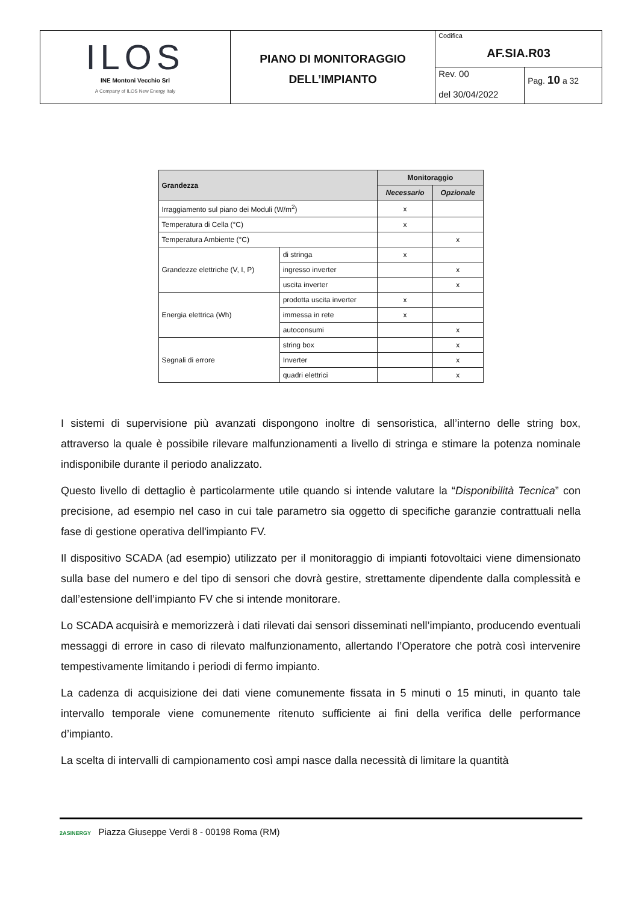| ILOS INE Montoni Vecchio Srl A Company of ILOS New Energy Italy | PIANO DI MONITORAGGIO DELL’IMPIANTO | Codifica AF.SIA.R03 | |
| | | Rev. 00 del 30/04/2022 | Pag. 10 a 32 |
| Grandezza | | Monitoraggio | |
| --- | --- | --- | --- |
| | | Necessario | Opzionale |
| Irraggiamento sul piano dei Moduli (W/m<sup>2</sup>) | | x | |
| Temperatura di Cella (°C) | | x | |
| Temperatura Ambiente (°C) | | | x |
| Grandezze elettriche (V, I, P) | di stringa | x | |
| | ingresso inverter | | x |
| | uscita inverter | | x |
| Energia elettrica (Wh) | prodotta uscita inverter | x | |
| | immessa in rete | x | |
| | autoconsumi | | x |
| Segnali di errore | string box | | x |
| | Inverter | | x |
| | quadri elettrici | | x |
I sistemi di supervisione più avanzati dispongono inoltre di sensoristica, all’interno delle string box, attraverso la quale è possibile rilevare malfunzionamenti a livello di stringa e stimare la potenza nominale indisponibile durante il periodo analizzato.
Questo livello di dettaglio è particolarmente utile quando si intende valutare la “Disponibilità Tecnica” con precisione, ad esempio nel caso in cui tale parametro sia oggetto di specifiche garanzie contrattuali nella fase di gestione operativa dell'impianto FV.
Il dispositivo SCADA (ad esempio) utilizzato per il monitoraggio di impianti fotovoltaici viene dimensionato sulla base del numero e del tipo di sensori che dovrà gestire, strettamente dipendente dalla complessità e dall’estensione dell’impianto FV che si intende monitorare.
Lo SCADA acquisirà e memorizzerà i dati rilevati dai sensori disseminati nell’impianto, producendo eventuali messaggi di errore in caso di rilevato malfunzionamento, allertando l’Operatore che potrà così intervenire tempestivamente limitando i periodi di fermo impianto.
La cadenza di acquisizione dei dati viene comunemente fissata in 5 minuti o 15 minuti, in quanto tale intervallo temporale viene comunemente ritenuto sufficiente ai fini della verifica delle performance d’impianto.
La scelta di intervalli di campionamento così ampi nasce dalla necessità di limitare la quantità
2ASINERGY Piazza Giuseppe Verdi 8 - 00198 Roma (RM)